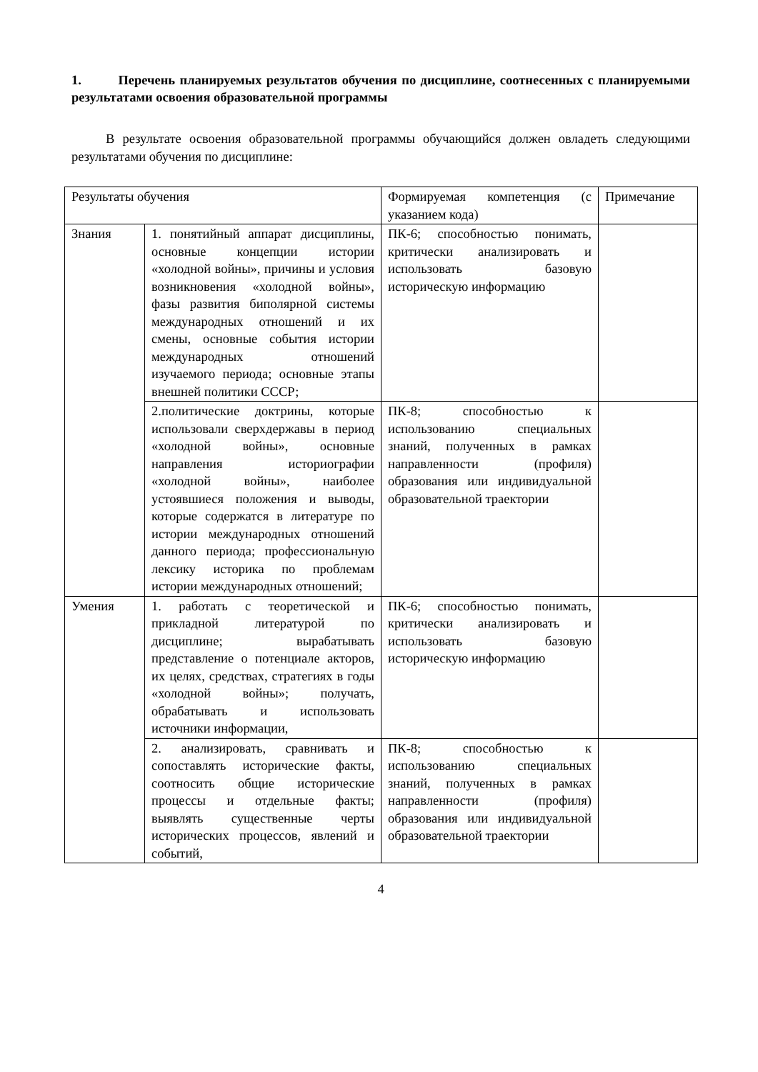1. Перечень планируемых результатов обучения по дисциплине, соотнесенных с планируемыми результатами освоения образовательной программы
В результате освоения образовательной программы обучающийся должен овладеть следующими результатами обучения по дисциплине:
| Результаты обучения | | Формируемая компетенция (с указанием кода) | Примечание |
| Знания | 1. понятийный аппарат дисциплины, основные концепции истории «холодной войны», причины и условия возникновения «холодной войны», фазы развития биполярной системы международных отношений и их смены, основные события истории международных отношений изучаемого периода; основные этапы внешней политики СССР; | ПК-6; способностью понимать, критически анализировать и использовать базовую историческую информацию | |
| | 2.политические доктрины, которые использовали сверхдержавы в период «холодной войны», основные направления историографии «холодной войны», наиболее устоявшиеся положения и выводы, которые содержатся в литературе по истории международных отношений данного периода; профессиональную лексику историка по проблемам истории международных отношений; | ПК-8; способностью к использованию специальных знаний, полученных в рамках направленности (профиля) образования или индивидуальной образовательной траектории | |
| Умения | 1. работать с теоретической и прикладной литературой по дисциплине; вырабатывать представление о потенциале акторов, их целях, средствах, стратегиях в годы «холодной войны»; получать, обрабатывать и использовать источники информации, | ПК-6; способностью понимать, критически анализировать и использовать базовую историческую информацию | |
| | 2. анализировать, сравнивать и сопоставлять исторические факты, соотносить общие исторические процессы и отдельные факты; выявлять существенные черты исторических процессов, явлений и событий, | ПК-8; способностью к использованию специальных знаний, полученных в рамках направленности (профиля) образования или индивидуальной образовательной траектории | |
4